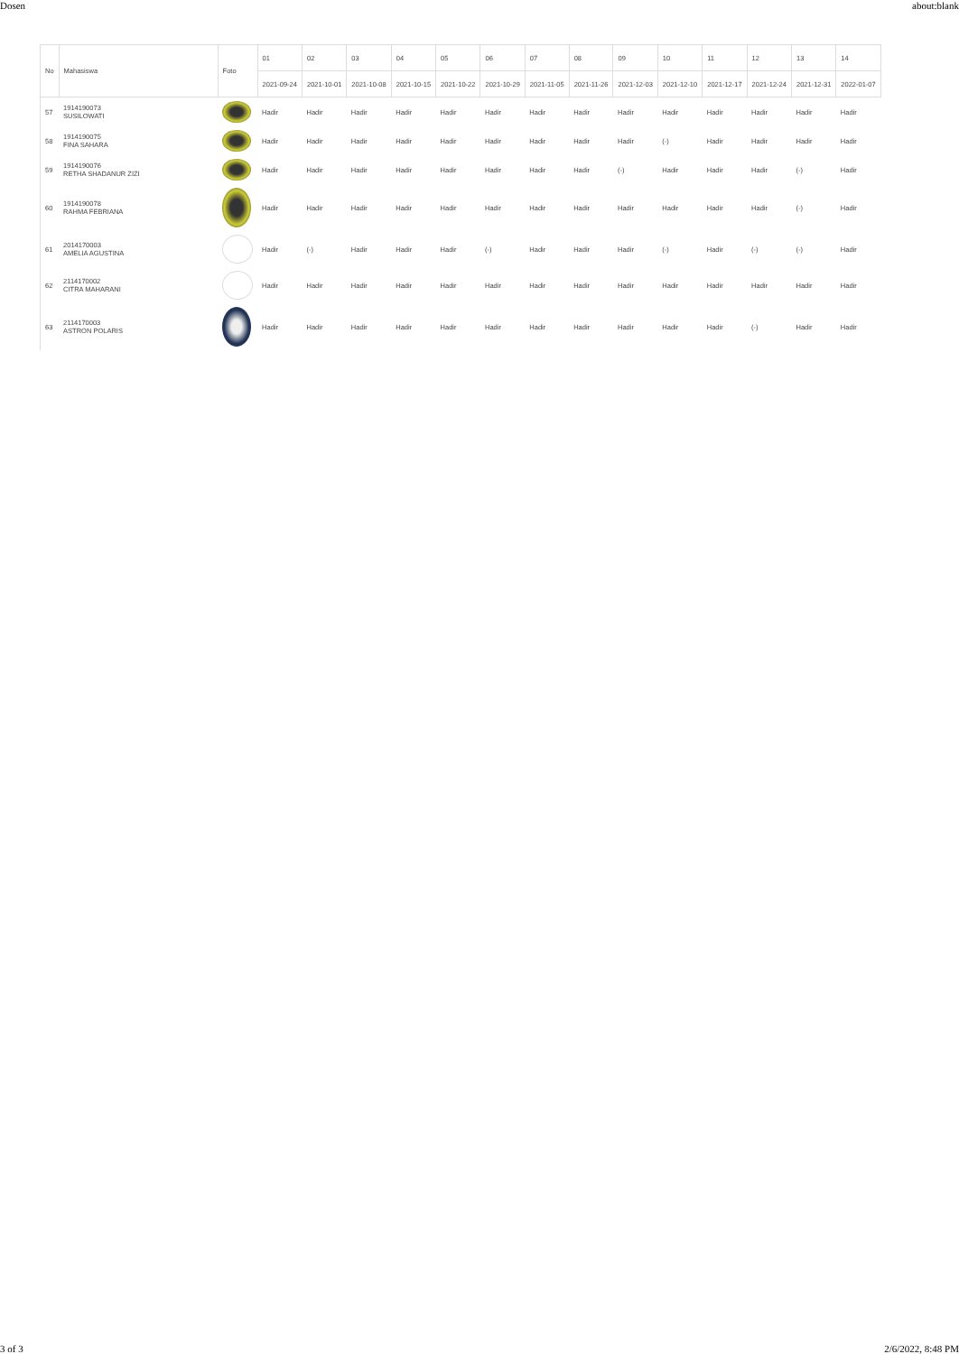Dosen about:blank
| No | Mahasiswa | Foto | 01 | 02 | 03 | 04 | 05 | 06 | 07 | 08 | 09 | 10 | 11 | 12 | 13 | 14 |
| --- | --- | --- | --- | --- | --- | --- | --- | --- | --- | --- | --- | --- | --- | --- | --- | --- |
| | | | 2021-09-24 | 2021-10-01 | 2021-10-08 | 2021-10-15 | 2021-10-22 | 2021-10-29 | 2021-11-05 | 2021-11-26 | 2021-12-03 | 2021-12-10 | 2021-12-17 | 2021-12-24 | 2021-12-31 | 2022-01-07 |
| 57 | 1914190073 SUSILOWATI | | Hadir | Hadir | Hadir | Hadir | Hadir | Hadir | Hadir | Hadir | Hadir | Hadir | Hadir | Hadir | Hadir | Hadir |
| 58 | 1914190075 FINA SAHARA | | Hadir | Hadir | Hadir | Hadir | Hadir | Hadir | Hadir | Hadir | Hadir | (-) | Hadir | Hadir | Hadir | Hadir |
| 59 | 1914190076 RETHA SHADANUR ZIZI | | Hadir | Hadir | Hadir | Hadir | Hadir | Hadir | Hadir | Hadir | (-) | Hadir | Hadir | Hadir | (-) | Hadir |
| 60 | 1914190078 RAHMA FEBRIANA | | Hadir | Hadir | Hadir | Hadir | Hadir | Hadir | Hadir | Hadir | Hadir | Hadir | Hadir | Hadir | (-) | Hadir |
| 61 | 2014170003 AMELIA AGUSTINA | | Hadir | (-) | Hadir | Hadir | Hadir | (-) | Hadir | Hadir | Hadir | (-) | Hadir | (-) | (-) | Hadir |
| 62 | 2114170002 CITRA MAHARANI | | Hadir | Hadir | Hadir | Hadir | Hadir | Hadir | Hadir | Hadir | Hadir | Hadir | Hadir | Hadir | Hadir | Hadir |
| 63 | 2114170003 ASTRON POLARIS | | Hadir | Hadir | Hadir | Hadir | Hadir | Hadir | Hadir | Hadir | Hadir | Hadir | Hadir | (-) | Hadir | Hadir |
3 of 3 2/6/2022, 8:48 PM